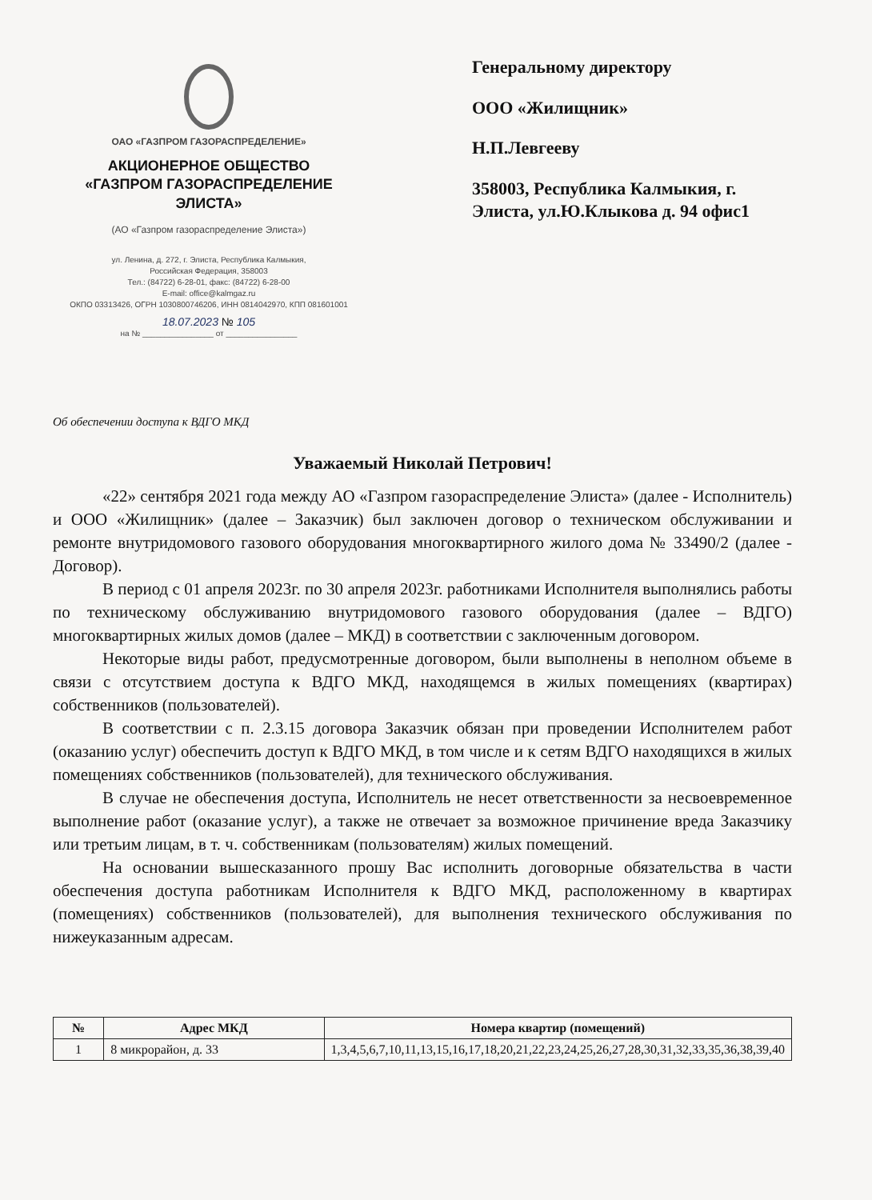ОАО «ГАЗПРОМ ГАЗОРАСПРЕДЕЛЕНИЕ»
АКЦИОНЕРНОЕ ОБЩЕСТВО
«ГАЗПРОМ ГАЗОРАСПРЕДЕЛЕНИЕ
ЭЛИСТА»
(АО «Газпром газораспределение Элиста»)
ул. Ленина, д. 272, г. Элиста, Республика Калмыкия,
Российская Федерация, 358003
Тел.: (84722) 6-28-01, факс: (84722) 6-28-00
E-mail: office@kalmgaz.ru
ОКПО 03313426, ОГРН 1030800746206, ИНН 0814042970, КПП 081601001
18.07.2023 № 105
на № ________________ от ________________
Генеральному директору
ООО «Жилищник»
Н.П.Левгееву
358003, Республика Калмыкия, г. Элиста, ул.Ю.Клыкова д. 94 офис1
Об обеспечении доступа к ВДГО МКД
Уважаемый Николай Петрович!
«22» сентября 2021 года между АО «Газпром газораспределение Элиста» (далее - Исполнитель) и ООО «Жилищник» (далее – Заказчик) был заключен договор о техническом обслуживании и ремонте внутридомового газового оборудования многоквартирного жилого дома № 33490/2 (далее - Договор).
В период с 01 апреля 2023г. по 30 апреля 2023г. работниками Исполнителя выполнялись работы по техническому обслуживанию внутридомового газового оборудования (далее – ВДГО) многоквартирных жилых домов (далее – МКД) в соответствии с заключенным договором.
Некоторые виды работ, предусмотренные договором, были выполнены в неполном объеме в связи с отсутствием доступа к ВДГО МКД, находящемся в жилых помещениях (квартирах) собственников (пользователей).
В соответствии с п. 2.3.15 договора Заказчик обязан при проведении Исполнителем работ (оказанию услуг) обеспечить доступ к ВДГО МКД, в том числе и к сетям ВДГО находящихся в жилых помещениях собственников (пользователей), для технического обслуживания.
В случае не обеспечения доступа, Исполнитель не несет ответственности за несвоевременное выполнение работ (оказание услуг), а также не отвечает за возможное причинение вреда Заказчику или третьим лицам, в т. ч. собственникам (пользователям) жилых помещений.
На основании вышесказанного прошу Вас исполнить договорные обязательства в части обеспечения доступа работникам Исполнителя к ВДГО МКД, расположенному в квартирах (помещениях) собственников (пользователей), для выполнения технического обслуживания по нижеуказанным адресам.
| № | Адрес МКД | Номера квартир (помещений) |
| --- | --- | --- |
| 1 | 8 микрорайон, д. 33 | 1,3,4,5,6,7,10,11,13,15,16,17,18,20,21,22,23,24,25,26,27,28,30,31,32,33,35,36,38,39,40 |